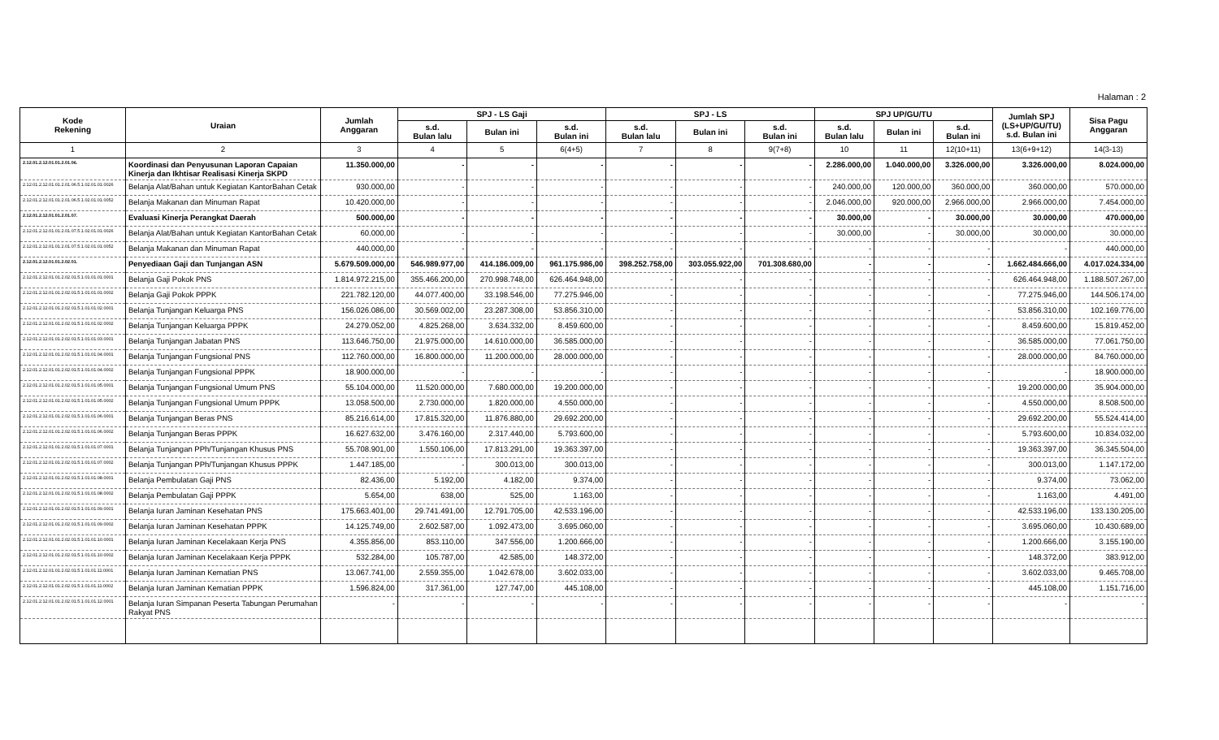Halaman : 2
| Kode Rekening | Uraian | Jumlah Anggaran | SPJ - LS Gaji | | | SPJ - LS | | | SPJ UP/GU/TU | | | Jumlah SPJ (LS+UP/GU/TU) s.d. Bulan ini | Sisa Pagu Anggaran |
| --- | --- | --- | --- | --- | --- | --- | --- | --- | --- | --- | --- | --- | --- |
| | | | s.d. Bulan lalu | Bulan ini | s.d. Bulan ini | s.d. Bulan lalu | Bulan ini | s.d. Bulan ini | s.d. Bulan lalu | Bulan ini | s.d. Bulan ini | | |
| 1 | 2 | 3 | 4 | 5 | 6(4+5) | 7 | 8 | 9(7+8) | 10 | 11 | 12(10+11) | 13(6+9+12) | 14(3-13) |
| 2.12.01.2.12.01.01.2.01.06. | Koordinasi dan Penyusunan Laporan Capaian Kinerja dan Ikhtisar Realisasi Kinerja SKPD | 11.350.000,00 | - | - | - | - | - | - | 2.286.000,00 | 1.040.000,00 | 3.326.000,00 | 3.326.000,00 | 8.024.000,00 |
| 2.12.01.2.12.01.01.2.01.06.5.1.02.01.01.0026 | Belanja Alat/Bahan untuk Kegiatan KantorBahan Cetak | 930.000,00 | - | - | - | - | - | - | 240.000,00 | 120.000,00 | 360.000,00 | 360.000,00 | 570.000,00 |
| 2.12.01.2.12.01.01.2.01.06.5.1.02.01.01.0052 | Belanja Makanan dan Minuman Rapat | 10.420.000,00 | - | - | - | - | - | - | 2.046.000,00 | 920.000,00 | 2.966.000,00 | 2.966.000,00 | 7.454.000,00 |
| 2.12.01.2.12.01.01.2.01.07. | Evaluasi Kinerja Perangkat Daerah | 500.000,00 | - | - | - | - | - | - | 30.000,00 | - | 30.000,00 | 30.000,00 | 470.000,00 |
| 2.12.01.2.12.01.01.2.01.07.5.1.02.01.01.0026 | Belanja Alat/Bahan untuk Kegiatan KantorBahan Cetak | 60.000,00 | - | - | - | - | - | - | 30.000,00 | - | 30.000,00 | 30.000,00 | 30.000,00 |
| 2.12.01.2.12.01.01.2.01.07.5.1.02.01.01.0052 | Belanja Makanan dan Minuman Rapat | 440.000,00 | - | - | - | - | - | - | - | - | - | - | 440.000,00 |
| 2.12.01.2.12.01.01.2.02.01. | Penyediaan Gaji dan Tunjangan ASN | 5.679.509.000,00 | 546.989.977,00 | 414.186.009,00 | 961.175.986,00 | 398.252.758,00 | 303.055.922,00 | 701.308.680,00 | - | - | - | 1.662.484.666,00 | 4.017.024.334,00 |
| 2.12.01.2.12.01.01.2.02.01.5.1.01.01.01.0001 | Belanja Gaji Pokok PNS | 1.814.972.215,00 | 355.466.200,00 | 270.998.748,00 | 626.464.948,00 | - | - | - | - | - | - | 626.464.948,00 | 1.188.507.267,00 |
| 2.12.01.2.12.01.01.2.02.01.5.1.01.01.01.0002 | Belanja Gaji Pokok PPPK | 221.782.120,00 | 44.077.400,00 | 33.198.546,00 | 77.275.946,00 | - | - | - | - | - | - | 77.275.946,00 | 144.506.174,00 |
| 2.12.01.2.12.01.01.2.02.01.5.1.01.01.02.0001 | Belanja Tunjangan Keluarga PNS | 156.026.086,00 | 30.569.002,00 | 23.287.308,00 | 53.856.310,00 | - | - | - | - | - | - | 53.856.310,00 | 102.169.776,00 |
| 2.12.01.2.12.01.01.2.02.01.5.1.01.01.02.0002 | Belanja Tunjangan Keluarga PPPK | 24.279.052,00 | 4.825.268,00 | 3.634.332,00 | 8.459.600,00 | - | - | - | - | - | - | 8.459.600,00 | 15.819.452,00 |
| 2.12.01.2.12.01.01.2.02.01.5.1.01.01.03.0001 | Belanja Tunjangan Jabatan PNS | 113.646.750,00 | 21.975.000,00 | 14.610.000,00 | 36.585.000,00 | - | - | - | - | - | - | 36.585.000,00 | 77.061.750,00 |
| 2.12.01.2.12.01.01.2.02.01.5.1.01.01.04.0001 | Belanja Tunjangan Fungsional PNS | 112.760.000,00 | 16.800.000,00 | 11.200.000,00 | 28.000.000,00 | - | - | - | - | - | - | 28.000.000,00 | 84.760.000,00 |
| 2.12.01.2.12.01.01.2.02.01.5.1.01.01.04.0002 | Belanja Tunjangan Fungsional PPPK | 18.900.000,00 | - | - | - | - | - | - | - | - | - | - | 18.900.000,00 |
| 2.12.01.2.12.01.01.2.02.01.5.1.01.01.05.0001 | Belanja Tunjangan Fungsional Umum PNS | 55.104.000,00 | 11.520.000,00 | 7.680.000,00 | 19.200.000,00 | - | - | - | - | - | - | 19.200.000,00 | 35.904.000,00 |
| 2.12.01.2.12.01.01.2.02.01.5.1.01.01.05.0002 | Belanja Tunjangan Fungsional Umum PPPK | 13.058.500,00 | 2.730.000,00 | 1.820.000,00 | 4.550.000,00 | - | - | - | - | - | - | 4.550.000,00 | 8.508.500,00 |
| 2.12.01.2.12.01.01.2.02.01.5.1.01.01.06.0001 | Belanja Tunjangan Beras PNS | 85.216.614,00 | 17.815.320,00 | 11.876.880,00 | 29.692.200,00 | - | - | - | - | - | - | 29.692.200,00 | 55.524.414,00 |
| 2.12.01.2.12.01.01.2.02.01.5.1.01.01.06.0002 | Belanja Tunjangan Beras PPPK | 16.627.632,00 | 3.476.160,00 | 2.317.440,00 | 5.793.600,00 | - | - | - | - | - | - | 5.793.600,00 | 10.834.032,00 |
| 2.12.01.2.12.01.01.2.02.01.5.1.01.01.07.0001 | Belanja Tunjangan PPh/Tunjangan Khusus PNS | 55.708.901,00 | 1.550.106,00 | 17.813.291,00 | 19.363.397,00 | - | - | - | - | - | - | 19.363.397,00 | 36.345.504,00 |
| 2.12.01.2.12.01.01.2.02.01.5.1.01.01.07.0002 | Belanja Tunjangan PPh/Tunjangan Khusus PPPK | 1.447.185,00 | - | 300.013,00 | 300.013,00 | - | - | - | - | - | - | 300.013,00 | 1.147.172,00 |
| 2.12.01.2.12.01.01.2.02.01.5.1.01.01.08.0001 | Belanja Pembulatan Gaji PNS | 82.436,00 | 5.192,00 | 4.182,00 | 9.374,00 | - | - | - | - | - | - | 9.374,00 | 73.062,00 |
| 2.12.01.2.12.01.01.2.02.01.5.1.01.01.08.0002 | Belanja Pembulatan Gaji PPPK | 5.654,00 | 638,00 | 525,00 | 1.163,00 | - | - | - | - | - | - | 1.163,00 | 4.491,00 |
| 2.12.01.2.12.01.01.2.02.01.5.1.01.01.09.0001 | Belanja Iuran Jaminan Kesehatan PNS | 175.663.401,00 | 29.741.491,00 | 12.791.705,00 | 42.533.196,00 | - | - | - | - | - | - | 42.533.196,00 | 133.130.205,00 |
| 2.12.01.2.12.01.01.2.02.01.5.1.01.01.09.0002 | Belanja Iuran Jaminan Kesehatan PPPK | 14.125.749,00 | 2.602.587,00 | 1.092.473,00 | 3.695.060,00 | - | - | - | - | - | - | 3.695.060,00 | 10.430.689,00 |
| 2.12.01.2.12.01.01.2.02.01.5.1.01.01.10.0001 | Belanja Iuran Jaminan Kecelakaan Kerja PNS | 4.355.856,00 | 853.110,00 | 347.556,00 | 1.200.666,00 | - | - | - | - | - | - | 1.200.666,00 | 3.155.190,00 |
| 2.12.01.2.12.01.01.2.02.01.5.1.01.01.10.0002 | Belanja Iuran Jaminan Kecelakaan Kerja PPPK | 532.284,00 | 105.787,00 | 42.585,00 | 148.372,00 | - | - | - | - | - | - | 148.372,00 | 383.912,00 |
| 2.12.01.2.12.01.01.2.02.01.5.1.01.01.11.0001 | Belanja Iuran Jaminan Kematian PNS | 13.067.741,00 | 2.559.355,00 | 1.042.678,00 | 3.602.033,00 | - | - | - | - | - | - | 3.602.033,00 | 9.465.708,00 |
| 2.12.01.2.12.01.01.2.02.01.5.1.01.01.11.0002 | Belanja Iuran Jaminan Kematian PPPK | 1.596.824,00 | 317.361,00 | 127.747,00 | 445.108,00 | - | - | - | - | - | - | 445.108,00 | 1.151.716,00 |
| 2.12.01.2.12.01.01.2.02.01.5.1.01.01.12.0001 | Belanja Iuran Simpanan Peserta Tabungan Perumahan Rakyat PNS | - | - | - | - | - | - | - | - | - | - | - | - |